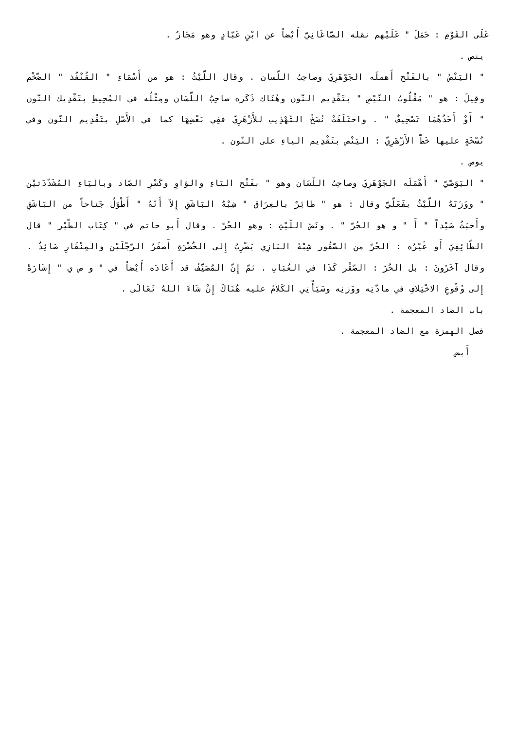عَلَى القَوْمِ : حَمَلَ " عَلَيْهم نقله الصّاغَانِيّ أَيْضاً عن ابْنِ عَبّادٍ وهو مَجَازٌ .
ينص .
" اليَنْصُ " بالفَتْح أَهملَه الجَوْهَرِيّ وصاحِبُ اللّسان . وقال اللّيْثُ : هو من أَسْمَاءِ " القُنْفُذ " الضّخْم وقِيلَ : هو " مَقْلُوبُ النّيْصِ " بتَقْدِيم النّون وهُنَاك ذَكَره صاحِبُ اللّسَان ومِثْلُه في المُحِيطِ بتَقْدِيك النّون " أَوْ أَحَدُهُمَا تَصْحِيفٌ " . واختَلَفَتْ نُسَخُ التّهْذِيب للأَزْهَرِيّ ففِي بَعْضِهَا كما في الأَصْلِ بتَقْدِيم النّون وفي نُسْخَةٍ عليها خَطّ الأَزْهَرِيّ : اليَنْص بتَقْدِيم الياءِ على النّون .
يوص .
" اليَوَصّيّ " أَهْمَلَه الجَوْهَرِيّ وصاحِبُ اللّسَان وهو " بفَتْح اليَاءِ والوَاوِ وكَسْرِ الصّاد وباليَاءِ المُشَدّدَتيْن " ووَزَنَهُ اللّيْثُ بفَعَلّيّ وقال : هو " طائِرٌ بالعِرَاق " شِبْهُ البَاشَقِ إِلاّ أَنّهُ " أَطْوَلُ جَناحاً من البَاشَقِ وأَخبَثُ صَيْداً " أَ " و هو الحُرّ " . ونَصّ اللّيْثِ : وهو الحُرّ . وقال أَبو حاتم في " كِتَاب الطّيْر " قال الطّائِفِيّ أَو غَيْرُه : الحُرّ من الصّقُور شِبْهُ البَازِي يَضْرِبُ إِلى الخُضْرَةِ أَصفَرُ الرّجْلَيْن والمِنْقَارِ صَائِدٌ . وقال آخَرُونَ : بل الحُرّ : الصّقْر كَذَا في العُبَابِ . ثمّ إِنّ المُصَنِّفُ قد أَعَادَه أَيْضاً في " و ص ي " إِشَارَةً إِلى وُقُوعِ الاخْتِلافِ في مادّتِه ووَزنِه وسَيَأْتِي الكَلامُ عليه هُنَاكَ إِنْ شَاءَ اللهُ تَعَالَى .
باب الضاد المعجمة .
فصل الهمزة مع الضاد المعجمة .
أَبض